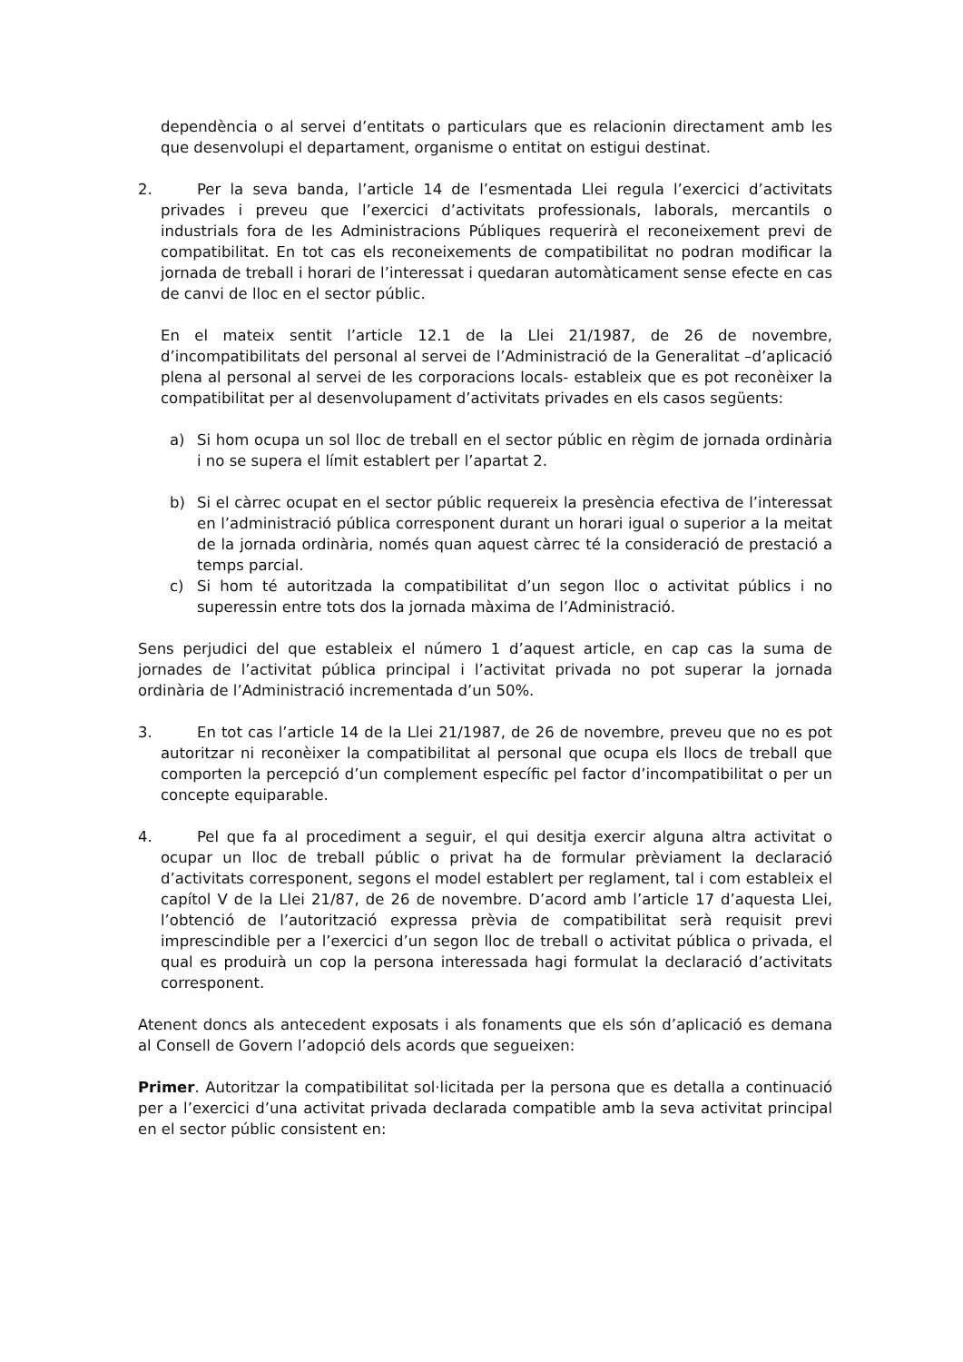dependència o al servei d’entitats o particulars que es relacionin directament amb les que desenvolupi el departament, organisme o entitat on estigui destinat.
2.
Per la seva banda, l’article 14 de l’esmentada Llei regula l’exercici d’activitats privades i preveu que l’exercici d’activitats professionals, laborals, mercantils o industrials fora de les Administracions Públiques requerirà el reconeixement previ de compatibilitat. En tot cas els reconeixements de compatibilitat no podran modificar la jornada de treball i horari de l’interessat i quedaran automàticament sense efecte en cas de canvi de lloc en el sector públic.
En el mateix sentit l’article 12.1 de la Llei 21/1987, de 26 de novembre, d’incompatibilitats del personal al servei de l’Administració de la Generalitat –d’aplicació plena al personal al servei de les corporacions locals- estableix que es pot reconèixer la compatibilitat per al desenvolupament d’activitats privades en els casos següents:
a) Si hom ocupa un sol lloc de treball en el sector públic en règim de jornada ordinària i no se supera el límit establert per l’apartat 2.
b) Si el càrrec ocupat en el sector públic requereix la presència efectiva de l’interessat en l’administració pública corresponent durant un horari igual o superior a la meitat de la jornada ordinària, només quan aquest càrrec té la consideració de prestació a temps parcial.
c) Si hom té autoritzada la compatibilitat d’un segon lloc o activitat públics i no superessin entre tots dos la jornada màxima de l’Administració.
Sens perjudici del que estableix el número 1 d’aquest article, en cap cas la suma de jornades de l’activitat pública principal i l’activitat privada no pot superar la jornada ordinària de l’Administració incrementada d’un 50%.
3.
En tot cas l’article 14 de la Llei 21/1987, de 26 de novembre, preveu que no es pot autoritzar ni reconèixer la compatibilitat al personal que ocupa els llocs de treball que comporten la percepció d’un complement específic pel factor d’incompatibilitat o per un concepte equiparable.
4.
Pel que fa al procediment a seguir, el qui desitja exercir alguna altra activitat o ocupar un lloc de treball públic o privat ha de formular prèviament la declaració d’activitats corresponent, segons el model establert per reglament, tal i com estableix el capítol V de la Llei 21/87, de 26 de novembre. D’acord amb l’article 17 d’aquesta Llei, l’obtenció de l’autorització expressa prèvia de compatibilitat serà requisit previ imprescindible per a l’exercici d’un segon lloc de treball o activitat pública o privada, el qual es produirà un cop la persona interessada hagi formulat la declaració d’activitats corresponent.
Atenent doncs als antecedent exposats i als fonaments que els són d’aplicació es demana al Consell de Govern l’adopció dels acords que segueixen:
Primer. Autoritzar la compatibilitat sol·licitada per la persona que es detalla a continuació per a l’exercici d’una activitat privada declarada compatible amb la seva activitat principal en el sector públic consistent en: